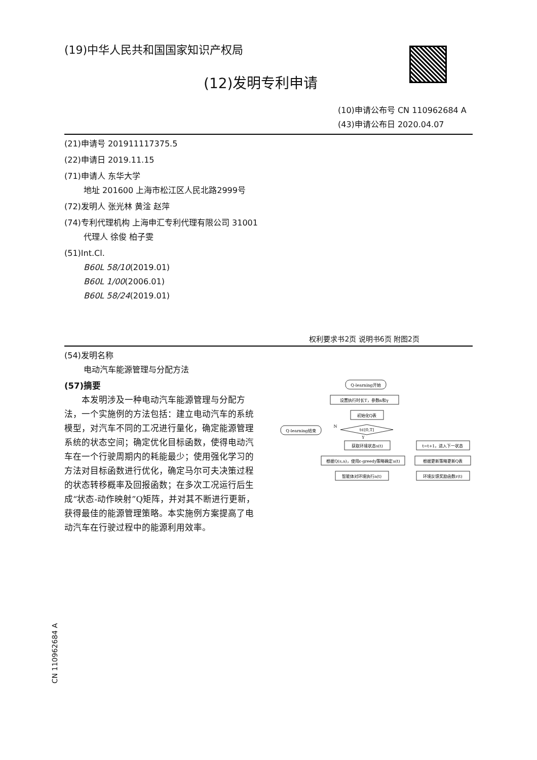(19)中华人民共和国国家知识产权局
(12)发明专利申请
(10)申请公布号 CN 110962684 A
(43)申请公布日 2020.04.07
(21)申请号 201911117375.5
(22)申请日 2019.11.15
(71)申请人 东华大学
地址 201600 上海市松江区人民北路2999号
(72)发明人 张光林 黄淦 赵萍
(74)专利代理机构 上海申汇专利代理有限公司 31001
代理人 徐俊 柏子雯
(51)Int.Cl.
B60L 58/10(2019.01)
B60L 1/00(2006.01)
B60L 58/24(2019.01)
权利要求书2页 说明书6页 附图2页
(54)发明名称
电动汽车能源管理与分配方法
(57)摘要
　　本发明涉及一种电动汽车能源管理与分配方法，一个实施例的方法包括：建立电动汽车的系统模型，对汽车不同的工况进行量化，确定能源管理系统的状态空间；确定优化目标函数，使得电动汽车在一个行驶周期内的耗能最少；使用强化学习的方法对目标函数进行优化，确定马尔可夫决策过程的状态转移概率及回报函数；在多次工况运行后生成“状态-动作映射”Q矩阵，并对其不断进行更新，获得最佳的能源管理策略。本实施例方案提高了电动汽车在行驶过程中的能源利用效率。
Q-learning开始
设置执行时长T，参数α和γ
初始化Q表
t∈[0,T]
Q-learning结束
获取环境状态s(t)
根据Q(s,a)，使用ε-greedy策略确定a(t)
智能体对环境执行a(t)
t=t+1，进入下一状态
根据更新策略更新Q表
环境反馈奖励函数r(t)
N
Y
CN 110962684 A